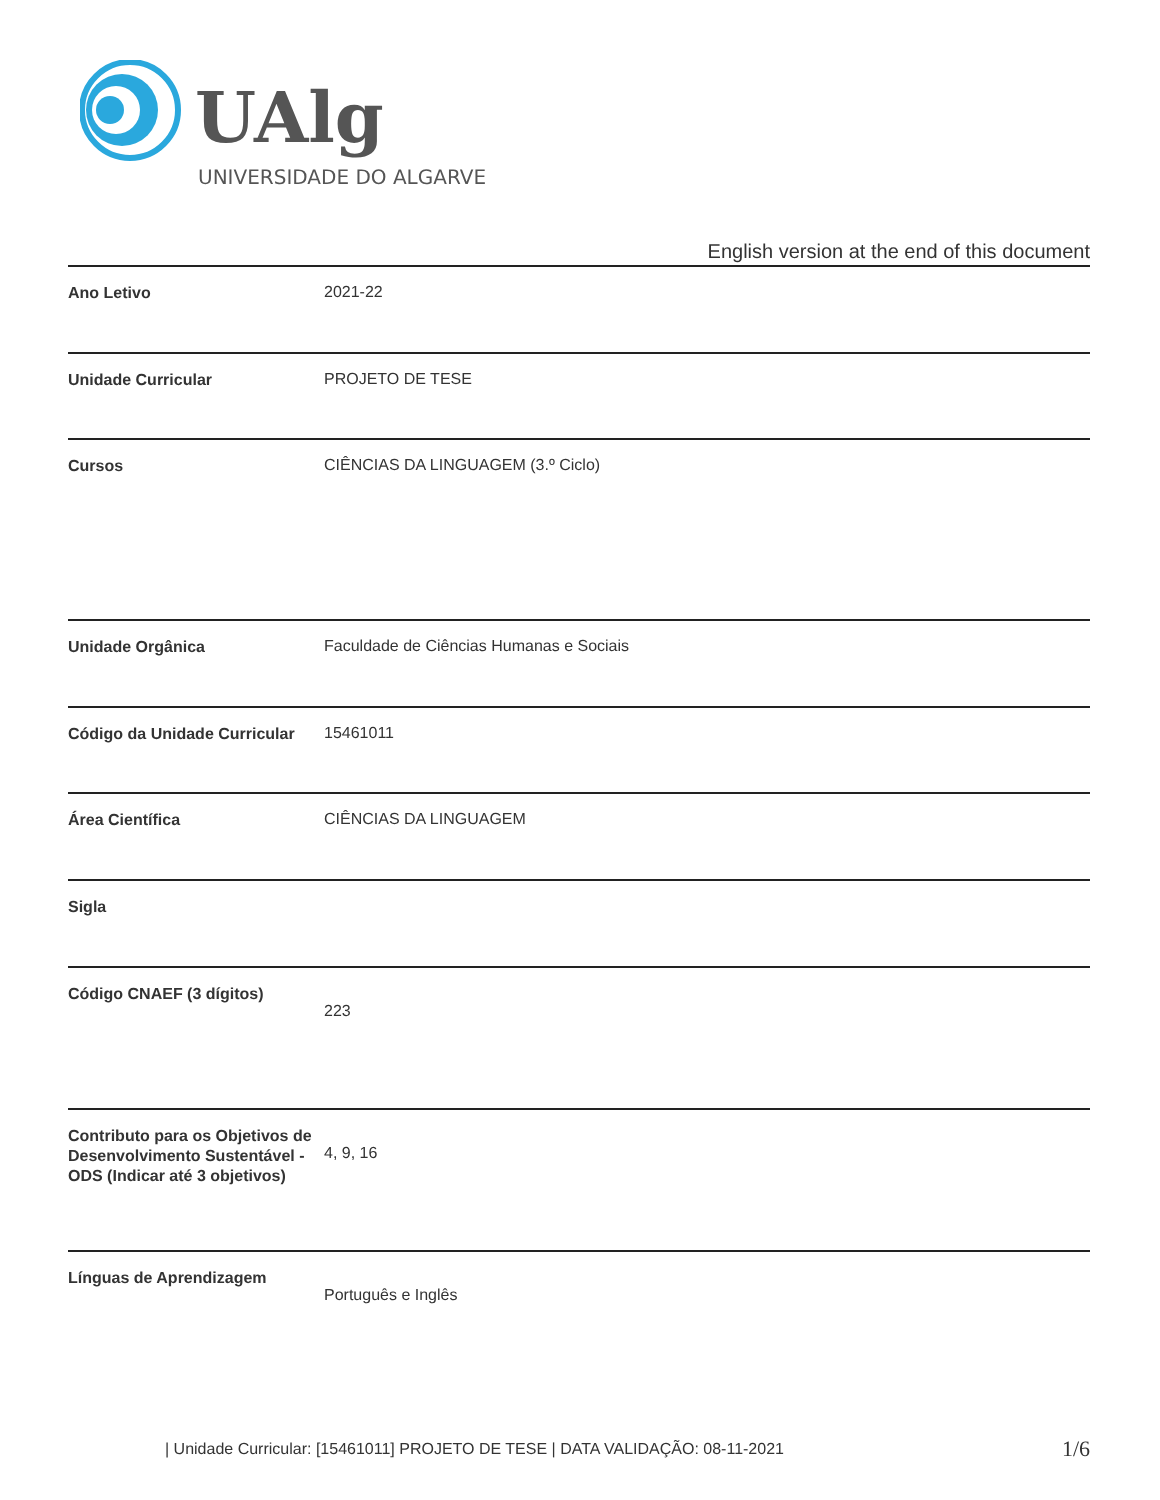UAlg
UNIVERSIDADE DO ALGARVE
English version at the end of this document
| Ano Letivo | 2021-22 |
| Unidade Curricular | PROJETO DE TESE |
| Cursos | CIÊNCIAS DA LINGUAGEM (3.º Ciclo) |
| Unidade Orgânica | Faculdade de Ciências Humanas e Sociais |
| Código da Unidade Curricular | 15461011 |
| Área Científica | CIÊNCIAS DA LINGUAGEM |
| Sigla | |
| Código CNAEF (3 dígitos) | 223 |
| Contributo para os Objetivos de Desenvolvimento Sustentável - ODS (Indicar até 3 objetivos) | 4, 9, 16 |
| Línguas de Aprendizagem | Português e Inglês |
| Unidade Curricular: [15461011] PROJETO DE TESE | DATA VALIDAÇÃO: 08-11-2021
1/6